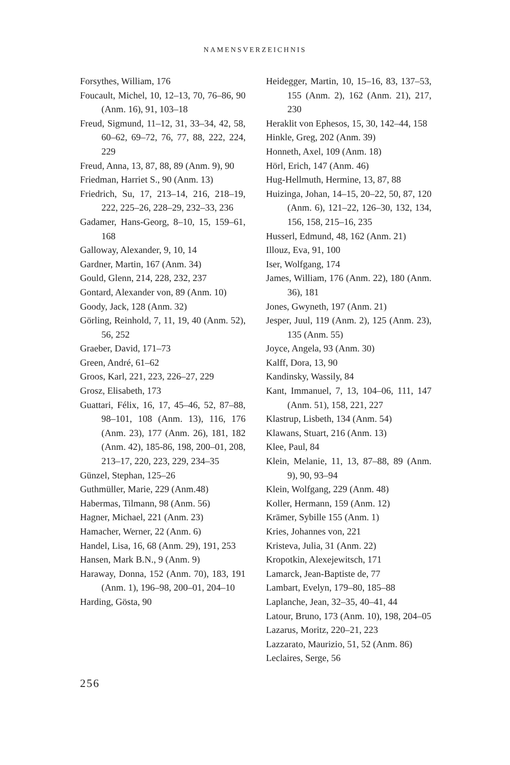NAMENSVERZEICHNIS
Forsythes, William, 176
Foucault, Michel, 10, 12–13, 70, 76–86, 90 (Anm. 16), 91, 103–18
Freud, Sigmund, 11–12, 31, 33–34, 42, 58, 60–62, 69–72, 76, 77, 88, 222, 224, 229
Freud, Anna, 13, 87, 88, 89 (Anm. 9), 90
Friedman, Harriet S., 90 (Anm. 13)
Friedrich, Su, 17, 213–14, 216, 218–19, 222, 225–26, 228–29, 232–33, 236
Gadamer, Hans-Georg, 8–10, 15, 159–61, 168
Galloway, Alexander, 9, 10, 14
Gardner, Martin, 167 (Anm. 34)
Gould, Glenn, 214, 228, 232, 237
Gontard, Alexander von, 89 (Anm. 10)
Goody, Jack, 128 (Anm. 32)
Görling, Reinhold, 7, 11, 19, 40 (Anm. 52), 56, 252
Graeber, David, 171–73
Green, André, 61–62
Groos, Karl, 221, 223, 226–27, 229
Grosz, Elisabeth, 173
Guattari, Félix, 16, 17, 45–46, 52, 87–88, 98–101, 108 (Anm. 13), 116, 176 (Anm. 23), 177 (Anm. 26), 181, 182 (Anm. 42), 185-86, 198, 200–01, 208, 213–17, 220, 223, 229, 234–35
Günzel, Stephan, 125–26
Guthmüller, Marie, 229 (Anm.48)
Habermas, Tilmann, 98 (Anm. 56)
Hagner, Michael, 221 (Anm. 23)
Hamacher, Werner, 22 (Anm. 6)
Handel, Lisa, 16, 68 (Anm. 29), 191, 253
Hansen, Mark B.N., 9 (Anm. 9)
Haraway, Donna, 152 (Anm. 70), 183, 191 (Anm. 1), 196–98, 200–01, 204–10
Harding, Gösta, 90
Heidegger, Martin, 10, 15–16, 83, 137–53, 155 (Anm. 2), 162 (Anm. 21), 217, 230
Heraklit von Ephesos, 15, 30, 142–44, 158
Hinkle, Greg, 202 (Anm. 39)
Honneth, Axel, 109 (Anm. 18)
Hörl, Erich, 147 (Anm. 46)
Hug-Hellmuth, Hermine, 13, 87, 88
Huizinga, Johan, 14–15, 20–22, 50, 87, 120 (Anm. 6), 121–22, 126–30, 132, 134, 156, 158, 215–16, 235
Husserl, Edmund, 48, 162 (Anm. 21)
Illouz, Eva, 91, 100
Iser, Wolfgang, 174
James, William, 176 (Anm. 22), 180 (Anm. 36), 181
Jones, Gwyneth, 197 (Anm. 21)
Jesper, Juul, 119 (Anm. 2), 125 (Anm. 23), 135 (Anm. 55)
Joyce, Angela, 93 (Anm. 30)
Kalff, Dora, 13, 90
Kandinsky, Wassily, 84
Kant, Immanuel, 7, 13, 104–06, 111, 147 (Anm. 51), 158, 221, 227
Klastrup, Lisbeth, 134 (Anm. 54)
Klawans, Stuart, 216 (Anm. 13)
Klee, Paul, 84
Klein, Melanie, 11, 13, 87–88, 89 (Anm. 9), 90, 93–94
Klein, Wolfgang, 229 (Anm. 48)
Koller, Hermann, 159 (Anm. 12)
Krämer, Sybille 155 (Anm. 1)
Kries, Johannes von, 221
Kristeva, Julia, 31 (Anm. 22)
Kropotkin, Alexejewitsch, 171
Lamarck, Jean-Baptiste de, 77
Lambart, Evelyn, 179–80, 185–88
Laplanche, Jean, 32–35, 40–41, 44
Latour, Bruno, 173 (Anm. 10), 198, 204–05
Lazarus, Moritz, 220–21, 223
Lazzarato, Maurizio, 51, 52 (Anm. 86)
Leclaires, Serge, 56
256